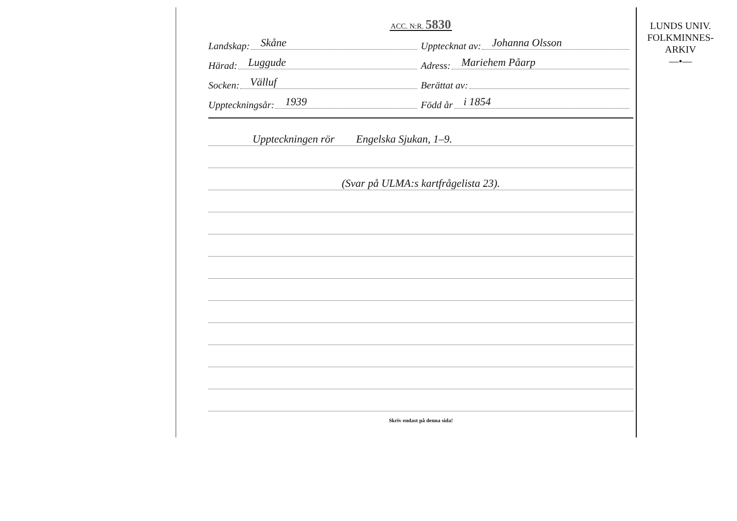ACC. N:R. 5830
Landskap: Skåne
Upptecknat av: Johanna Olsson
Härad: Luggude
Adress: Mariehem Påarp
Socken: Välluf
Berättat av:
Uppteckningsår: 1939
Född år i 1854
Uppteckningen rör Engelska Sjukan, 1–9.
(Svar på ULMA:s kartfrågelista 23).
Skriv endast på denna sida!
LUNDS UNIV.
FOLKMINNES-
ARKIV
—•—